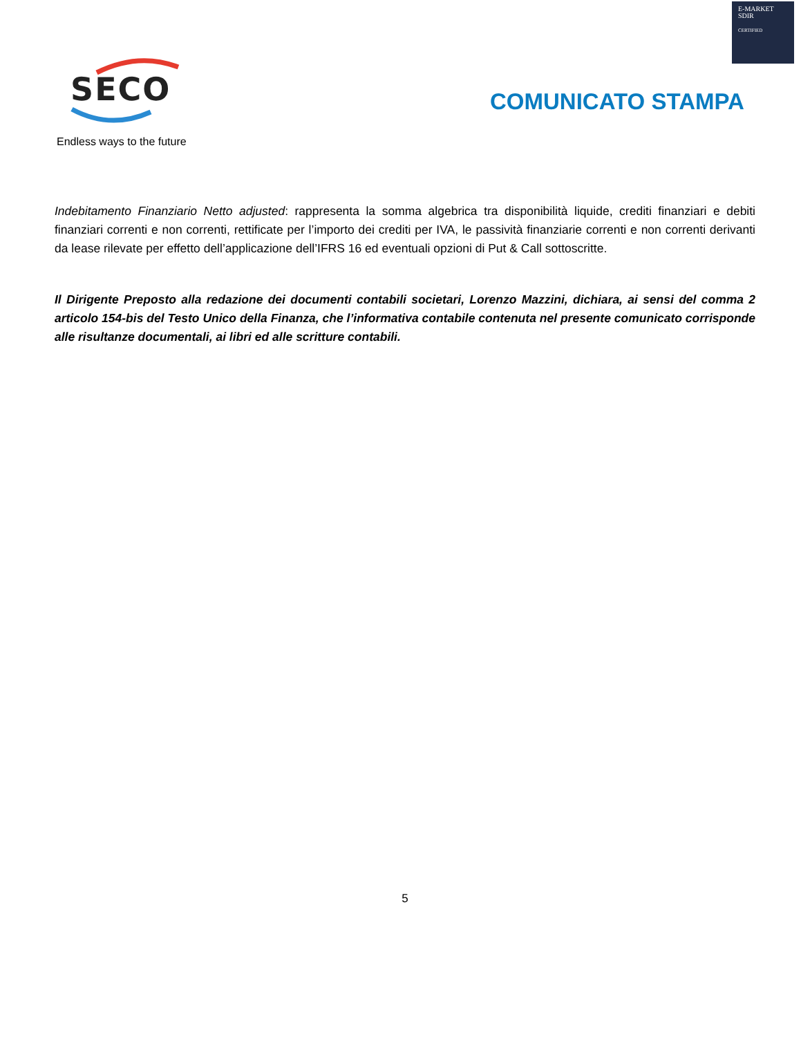E-MARKET
SDIR
CERTIFIED
SECO
Endless ways to the future
COMUNICATO STAMPA
Indebitamento Finanziario Netto adjusted: rappresenta la somma algebrica tra disponibilità liquide, crediti finanziari e debiti finanziari correnti e non correnti, rettificate per l’importo dei crediti per IVA, le passività finanziarie correnti e non correnti derivanti da lease rilevate per effetto dell’applicazione dell’IFRS 16 ed eventuali opzioni di Put & Call sottoscritte.
Il Dirigente Preposto alla redazione dei documenti contabili societari, Lorenzo Mazzini, dichiara, ai sensi del comma 2 articolo 154-bis del Testo Unico della Finanza, che l’informativa contabile contenuta nel presente comunicato corrisponde alle risultanze documentali, ai libri ed alle scritture contabili.
5